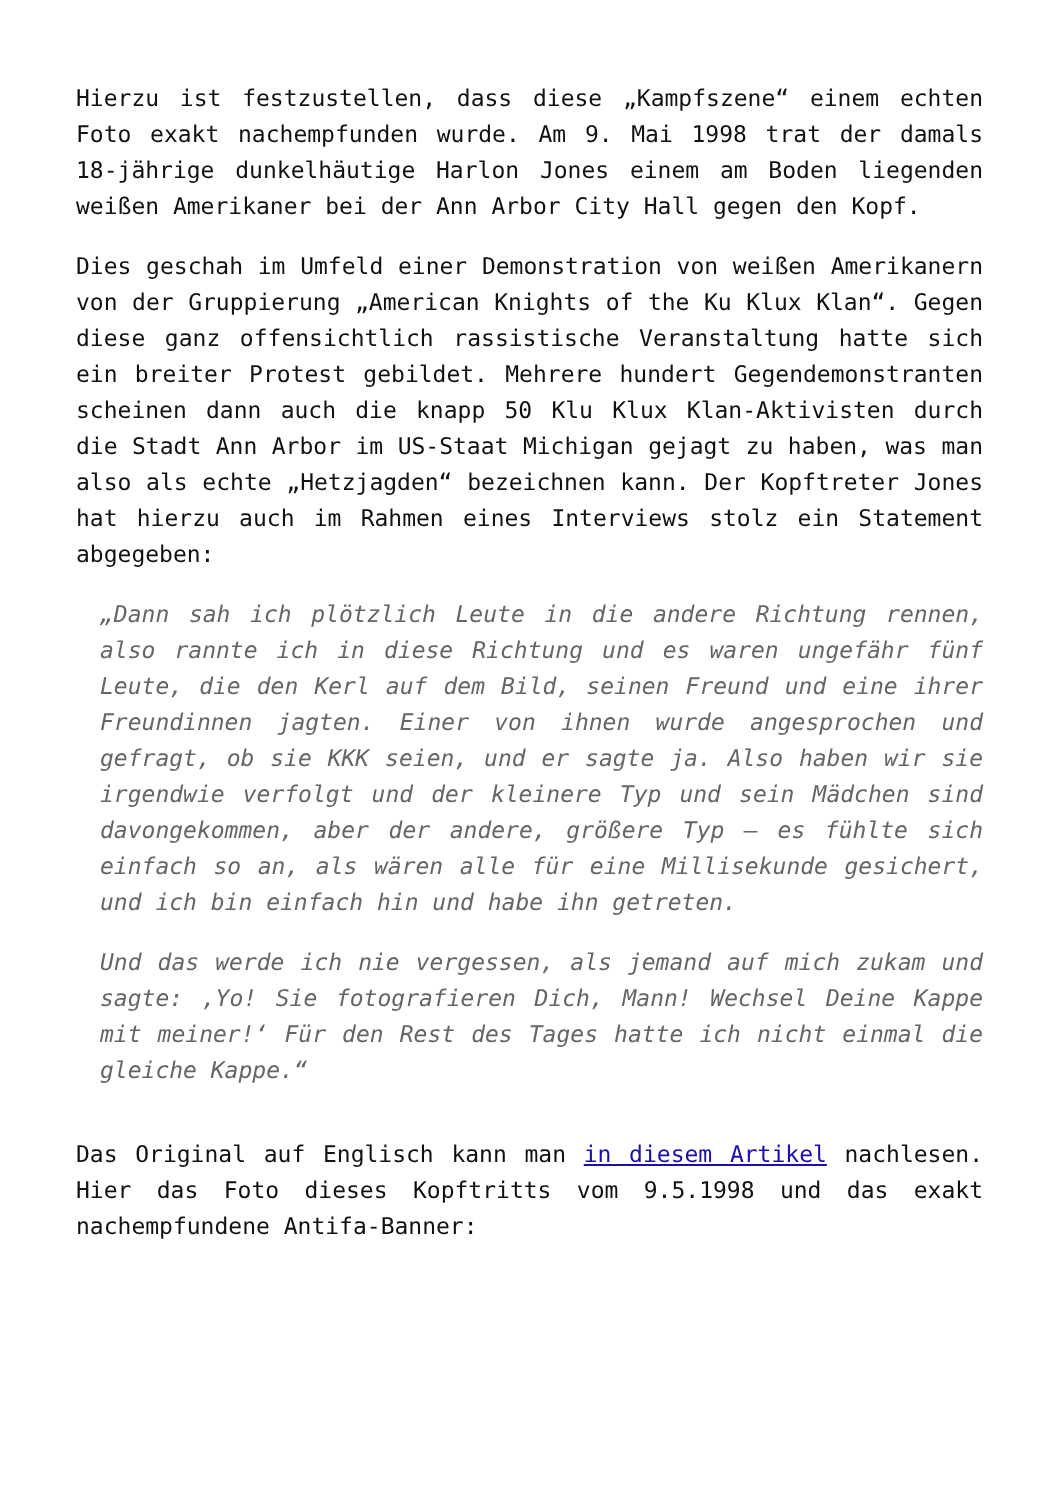Hierzu ist festzustellen, dass diese „Kampfszene“ einem echten Foto exakt nachempfunden wurde. Am 9. Mai 1998 trat der damals 18-jährige dunkelhäutige Harlon Jones einem am Boden liegenden weißen Amerikaner bei der Ann Arbor City Hall gegen den Kopf.
Dies geschah im Umfeld einer Demonstration von weißen Amerikanern von der Gruppierung „American Knights of the Ku Klux Klan“. Gegen diese ganz offensichtlich rassistische Veranstaltung hatte sich ein breiter Protest gebildet. Mehrere hundert Gegendemonstranten scheinen dann auch die knapp 50 Klu Klux Klan-Aktivisten durch die Stadt Ann Arbor im US-Staat Michigan gejagt zu haben, was man also als echte „Hetzjagden“ bezeichnen kann. Der Kopftreter Jones hat hierzu auch im Rahmen eines Interviews stolz ein Statement abgegeben:
„Dann sah ich plötzlich Leute in die andere Richtung rennen, also rannte ich in diese Richtung und es waren ungefähr fünf Leute, die den Kerl auf dem Bild, seinen Freund und eine ihrer Freundinnen jagten. Einer von ihnen wurde angesprochen und gefragt, ob sie KKK seien, und er sagte ja. Also haben wir sie irgendwie verfolgt und der kleinere Typ und sein Mädchen sind davongekommen, aber der andere, größere Typ – es fühlte sich einfach so an, als wären alle für eine Millisekunde gesichert, und ich bin einfach hin und habe ihn getreten.
Und das werde ich nie vergessen, als jemand auf mich zukam und sagte: ‚Yo! Sie fotografieren Dich, Mann! Wechsel Deine Kappe mit meiner!‘ Für den Rest des Tages hatte ich nicht einmal die gleiche Kappe.“
Das Original auf Englisch kann man in diesem Artikel nachlesen. Hier das Foto dieses Kopftritts vom 9.5.1998 und das exakt nachempfundene Antifa-Banner: